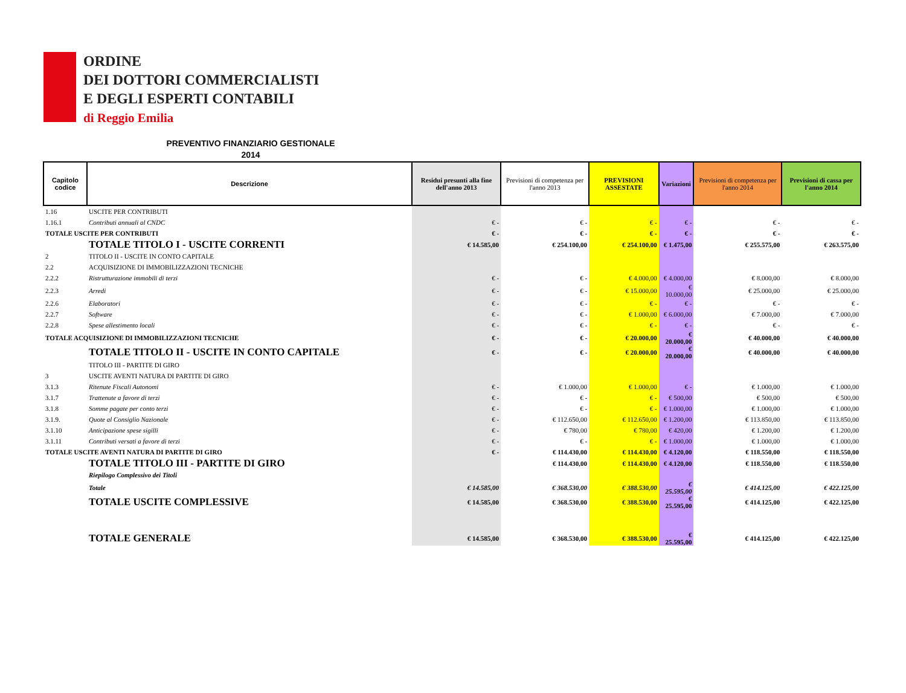ORDINE
DEI DOTTORI COMMERCIALISTI
E DEGLI ESPERTI CONTABILI
di Reggio Emilia
PREVENTIVO FINANZIARIO GESTIONALE
2014
| Capitolo codice | Descrizione | Residui presunti alla fine dell'anno 2013 | Previsioni di competenza per l'anno 2013 | PREVISIONI ASSESTATE | Variazioni | Previsioni di competenza per l'anno 2014 | Previsioni di cassa per l'anno 2014 |
| --- | --- | --- | --- | --- | --- | --- | --- |
| 1.16 | USCITE PER CONTRIBUTI | | | | | | |
| 1.16.1 | Contributi annuali al CNDC | € - | € - | € - | € - | € - | € - |
| TOTALE USCITE PER CONTRIBUTI | | € - | € - | € - | € - | € - | € - |
| | TOTALE TITOLO I - USCITE CORRENTI | € 14.585,00 | € 254.100,00 | € 254.100,00 | € 1.475,00 | € 255.575,00 | € 263.575,00 |
| 2 | TITOLO II - USCITE IN CONTO CAPITALE | | | | | | |
| 2.2 | ACQUISIZIONE DI IMMOBILIZZAZIONI TECNICHE | | | | | | |
| 2.2.2 | Ristrutturazione immobili di terzi | € - | € - | € 4.000,00 | € 4.000,00 | € 8.000,00 | € 8.000,00 |
| 2.2.3 | Arredi | € - | € - | € 15.000,00 | € 10.000,00 | € 25.000,00 | € 25.000,00 |
| 2.2.6 | Elaboratori | € - | € - | € - | € - | € - | € - |
| 2.2.7 | Software | € - | € - | € 1.000,00 | € 6.000,00 | € 7.000,00 | € 7.000,00 |
| 2.2.8 | Spese allestimento locali | € - | € - | € - | € - | € - | € - |
| TOTALE ACQUISIZIONE DI IMMOBILIZZAZIONI TECNICHE | | € - | € - | € 20.000,00 | € 20.000,00 | € 40.000,00 | € 40.000,00 |
| | TOTALE TITOLO II - USCITE IN CONTO CAPITALE | € - | € - | € 20.000,00 | € 20.000,00 | € 40.000,00 | € 40.000,00 |
| | TITOLO III - PARTITE DI GIRO | | | | | | |
| 3 | USCITE AVENTI NATURA DI PARTITE DI GIRO | | | | | | |
| 3.1.3 | Ritenute Fiscali Autonomi | € - | € 1.000,00 | € 1.000,00 | € - | € 1.000,00 | € 1.000,00 |
| 3.1.7 | Trattenute a favore di terzi | € - | € - | € - | € 500,00 | € 500,00 | € 500,00 |
| 3.1.8 | Somme pagate per conto terzi | € - | € - | € - | € 1.000,00 | € 1.000,00 | € 1.000,00 |
| 3.1.9. | Quote al Consiglio Nazionale | € - | € 112.650,00 | € 112.650,00 | € 1.200,00 | € 113.850,00 | € 113.850,00 |
| 3.1.10 | Anticipazione spese sigilli | € - | € 780,00 | € 780,00 | € 420,00 | € 1.200,00 | € 1.200,00 |
| 3.1.11 | Contributi versati a favore di terzi | € - | € - | € - | € 1.000,00 | € 1.000,00 | € 1.000,00 |
| TOTALE USCITE AVENTI NATURA DI PARTITE DI GIRO | | € - | € 114.430,00 | € 114.430,00 | € 4.120,00 | € 118.550,00 | € 118.550,00 |
| | TOTALE TITOLO III - PARTITE DI GIRO | | € 114.430,00 | € 114.430,00 | € 4.120,00 | € 118.550,00 | € 118.550,00 |
| | Riepilogo Complessivo dei Titoli | | | | | | |
| | Totale | € 14.585,00 | € 368.530,00 | € 388.530,00 | € 25.595,00 | € 414.125,00 | € 422.125,00 |
| | TOTALE USCITE COMPLESSIVE | € 14.585,00 | € 368.530,00 | € 388.530,00 | € 25.595,00 | € 414.125,00 | € 422.125,00 |
| | TOTALE GENERALE | € 14.585,00 | € 368.530,00 | € 388.530,00 | € 25.595,00 | € 414.125,00 | € 422.125,00 |